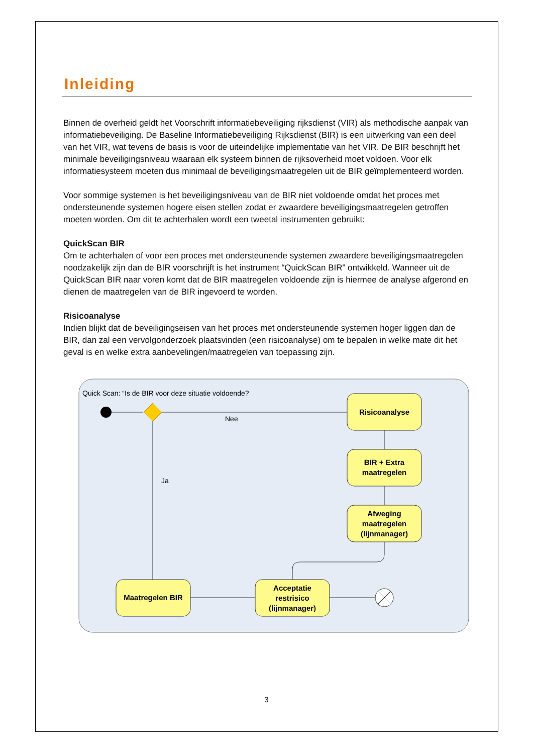Inleiding
Binnen de overheid geldt het Voorschrift informatiebeveiliging rijksdienst (VIR) als methodische aanpak van informatiebeveiliging. De Baseline Informatiebeveiliging Rijksdienst (BIR) is een uitwerking van een deel van het VIR, wat tevens de basis is voor de uiteindelijke implementatie van het VIR. De BIR beschrijft het minimale beveiligingsniveau waaraan elk systeem binnen de rijksoverheid moet voldoen. Voor elk informatiesysteem moeten dus minimaal de beveiligingsmaatregelen uit de BIR geïmplementeerd worden.
Voor sommige systemen is het beveiligingsniveau van de BIR niet voldoende omdat het proces met ondersteunende systemen hogere eisen stellen zodat er zwaardere beveiligingsmaatregelen getroffen moeten worden. Om dit te achterhalen wordt een tweetal instrumenten gebruikt:
QuickScan BIR
Om te achterhalen of voor een proces met ondersteunende systemen zwaardere beveiligingsmaatregelen noodzakelijk zijn dan de BIR voorschrijft is het instrument “QuickScan BIR” ontwikkeld. Wanneer uit de QuickScan BIR naar voren komt dat de BIR maatregelen voldoende zijn is hiermee de analyse afgerond en dienen de maatregelen van de BIR ingevoerd te worden.
Risicoanalyse
Indien blijkt dat de beveiligingseisen van het proces met ondersteunende systemen hoger liggen dan de BIR, dan zal een vervolgonderzoek plaatsvinden (een risicoanalyse) om te bepalen in welke mate dit het geval is en welke extra aanbevelingen/maatregelen van toepassing zijn.
Quick Scan: “Is de BIR voor deze situatie voldoende?
Nee
Ja
Risicoanalyse
BIR + Extra
maatregelen
Afweging
maatregelen
(lijnmanager)
Maatregelen BIR
Acceptatie
restrisico
(lijnmanager)
3